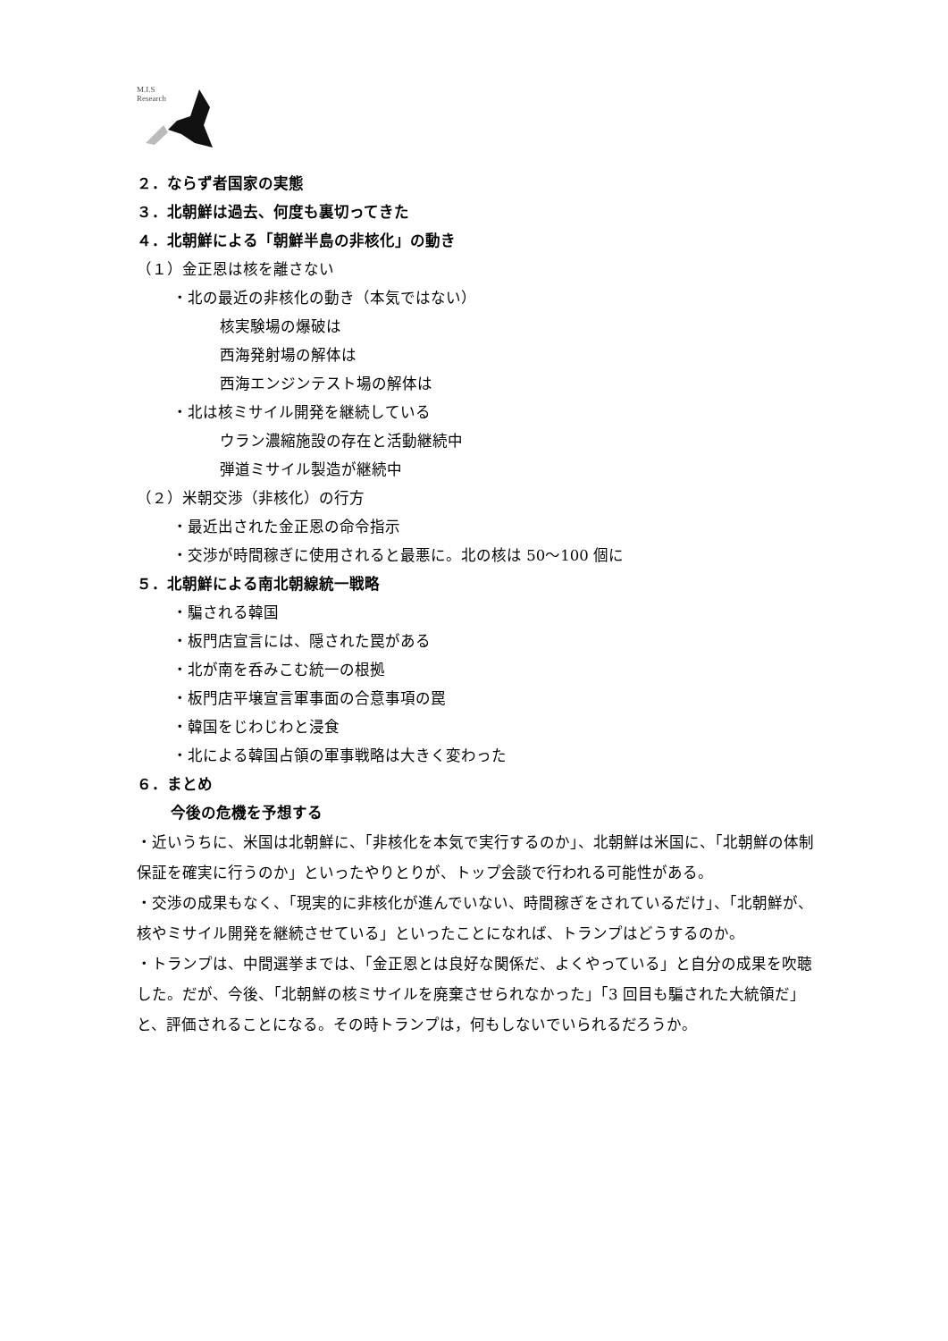M.I.S
Research
２．ならず者国家の実態
３．北朝鮮は過去、何度も裏切ってきた
４．北朝鮮による「朝鮮半島の非核化」の動き
（１）金正恩は核を離さない
・北の最近の非核化の動き（本気ではない）
核実験場の爆破は
西海発射場の解体は
西海エンジンテスト場の解体は
・北は核ミサイル開発を継続している
ウラン濃縮施設の存在と活動継続中
弾道ミサイル製造が継続中
（２）米朝交渉（非核化）の行方
・最近出された金正恩の命令指示
・交渉が時間稼ぎに使用されると最悪に。北の核は 50～100 個に
５．北朝鮮による南北朝線統一戦略
・騙される韓国
・板門店宣言には、隠された罠がある
・北が南を呑みこむ統一の根拠
・板門店平壌宣言軍事面の合意事項の罠
・韓国をじわじわと浸食
・北による韓国占領の軍事戦略は大きく変わった
６．まとめ
今後の危機を予想する
・近いうちに、米国は北朝鮮に、「非核化を本気で実行するのか」、北朝鮮は米国に、「北朝鮮の体制保証を確実に行うのか」といったやりとりが、トップ会談で行われる可能性がある。
・交渉の成果もなく、「現実的に非核化が進んでいない、時間稼ぎをされているだけ」、「北朝鮮が、核やミサイル開発を継続させている」といったことになれば、トランプはどうするのか。
・トランプは、中間選挙までは、「金正恩とは良好な関係だ、よくやっている」と自分の成果を吹聴した。だが、今後、「北朝鮮の核ミサイルを廃棄させられなかった」「3 回目も騙された大統領だ」と、評価されることになる。その時トランプは，何もしないでいられるだろうか。